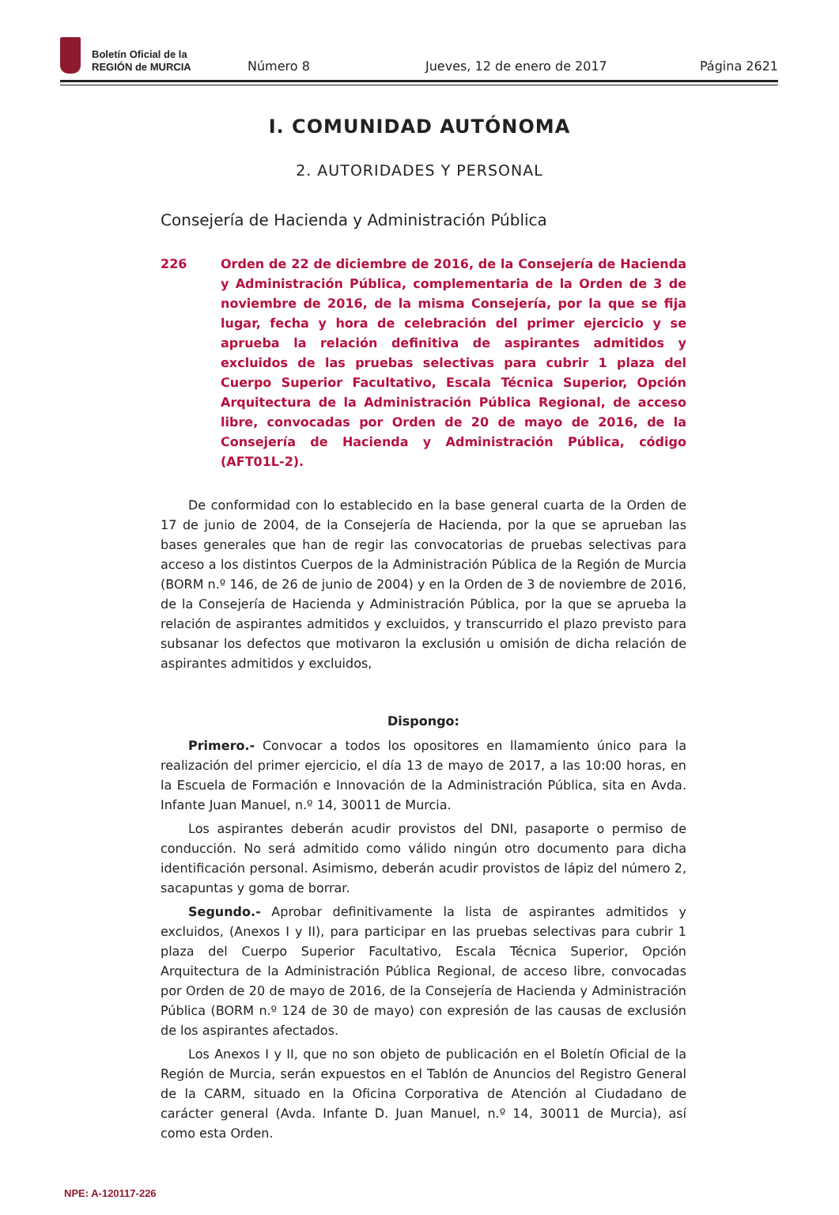Boletín Oficial de la
REGIÓN de MURCIA
Número 8
Jueves, 12 de enero de 2017
Página 2621
I. COMUNIDAD AUTÓNOMA
2. AUTORIDADES Y PERSONAL
Consejería de Hacienda y Administración Pública
226 Orden de 22 de diciembre de 2016, de la Consejería de Hacienda y Administración Pública, complementaria de la Orden de 3 de noviembre de 2016, de la misma Consejería, por la que se fija lugar, fecha y hora de celebración del primer ejercicio y se aprueba la relación definitiva de aspirantes admitidos y excluidos de las pruebas selectivas para cubrir 1 plaza del Cuerpo Superior Facultativo, Escala Técnica Superior, Opción Arquitectura de la Administración Pública Regional, de acceso libre, convocadas por Orden de 20 de mayo de 2016, de la Consejería de Hacienda y Administración Pública, código (AFT01L-2).
De conformidad con lo establecido en la base general cuarta de la Orden de 17 de junio de 2004, de la Consejería de Hacienda, por la que se aprueban las bases generales que han de regir las convocatorias de pruebas selectivas para acceso a los distintos Cuerpos de la Administración Pública de la Región de Murcia (BORM n.º 146, de 26 de junio de 2004) y en la Orden de 3 de noviembre de 2016, de la Consejería de Hacienda y Administración Pública, por la que se aprueba la relación de aspirantes admitidos y excluidos, y transcurrido el plazo previsto para subsanar los defectos que motivaron la exclusión u omisión de dicha relación de aspirantes admitidos y excluidos,
Dispongo:
Primero.- Convocar a todos los opositores en llamamiento único para la realización del primer ejercicio, el día 13 de mayo de 2017, a las 10:00 horas, en la Escuela de Formación e Innovación de la Administración Pública, sita en Avda. Infante Juan Manuel, n.º 14, 30011 de Murcia.
Los aspirantes deberán acudir provistos del DNI, pasaporte o permiso de conducción. No será admitido como válido ningún otro documento para dicha identificación personal. Asimismo, deberán acudir provistos de lápiz del número 2, sacapuntas y goma de borrar.
Segundo.- Aprobar definitivamente la lista de aspirantes admitidos y excluidos, (Anexos I y II), para participar en las pruebas selectivas para cubrir 1 plaza del Cuerpo Superior Facultativo, Escala Técnica Superior, Opción Arquitectura de la Administración Pública Regional, de acceso libre, convocadas por Orden de 20 de mayo de 2016, de la Consejería de Hacienda y Administración Pública (BORM n.º 124 de 30 de mayo) con expresión de las causas de exclusión de los aspirantes afectados.
Los Anexos I y II, que no son objeto de publicación en el Boletín Oficial de la Región de Murcia, serán expuestos en el Tablón de Anuncios del Registro General de la CARM, situado en la Oficina Corporativa de Atención al Ciudadano de carácter general (Avda. Infante D. Juan Manuel, n.º 14, 30011 de Murcia), así como esta Orden.
NPE: A-120117-226